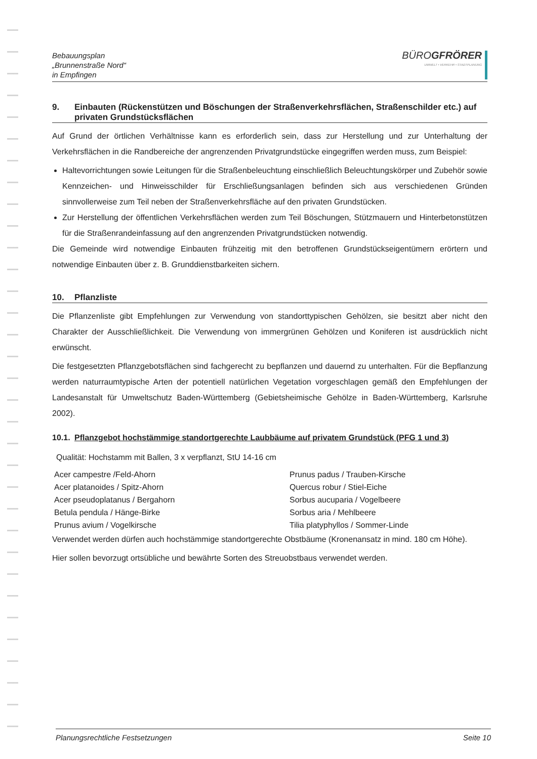Bebauungsplan
„Brunnenstraße Nord“
in Empfingen
BÜROGFRÖRER
UMWELT • VERKEHR • STADTPLANUNG
9. Einbauten (Rückenstützen und Böschungen der Straßenverkehrsflächen, Straßenschilder etc.) auf privaten Grundstücksflächen
Auf Grund der örtlichen Verhältnisse kann es erforderlich sein, dass zur Herstellung und zur Unterhaltung der Verkehrsflächen in die Randbereiche der angrenzenden Privatgrundstücke eingegriffen werden muss, zum Beispiel:
Haltevorrichtungen sowie Leitungen für die Straßenbeleuchtung einschließlich Beleuchtungskörper und Zubehör sowie Kennzeichen- und Hinweisschilder für Erschließungsanlagen befinden sich aus verschiedenen Gründen sinnvollerweise zum Teil neben der Straßenverkehrsfläche auf den privaten Grundstücken.
Zur Herstellung der öffentlichen Verkehrsflächen werden zum Teil Böschungen, Stützmauern und Hinterbetonstützen für die Straßenrandeinfassung auf den angrenzenden Privatgrundstücken notwendig.
Die Gemeinde wird notwendige Einbauten frühzeitig mit den betroffenen Grundstückseigentümern erörtern und notwendige Einbauten über z. B. Grunddienstbarkeiten sichern.
10. Pflanzliste
Die Pflanzenliste gibt Empfehlungen zur Verwendung von standorttypischen Gehölzen, sie besitzt aber nicht den Charakter der Ausschließlichkeit. Die Verwendung von immergrünen Gehölzen und Koniferen ist ausdrücklich nicht erwünscht.
Die festgesetzten Pflanzgebotsflächen sind fachgerecht zu bepflanzen und dauernd zu unterhalten. Für die Bepflanzung werden naturraumtypische Arten der potentiell natürlichen Vegetation vorgeschlagen gemäß den Empfehlungen der Landesanstalt für Umweltschutz Baden-Württemberg (Gebietsheimische Gehölze in Baden-Württemberg, Karlsruhe 2002).
10.1. Pflanzgebot hochstämmige standortgerechte Laubbäume auf privatem Grundstück (PFG 1 und 3)
Qualität: Hochstamm mit Ballen, 3 x verpflanzt, StU 14-16 cm
Acer campestre /Feld-Ahorn
Prunus padus / Trauben-Kirsche
Acer platanoides / Spitz-Ahorn
Quercus robur / Stiel-Eiche
Acer pseudoplatanus / Bergahorn
Sorbus aucuparia / Vogelbeere
Betula pendula / Hänge-Birke
Sorbus aria / Mehlbeere
Prunus avium / Vogelkirsche
Tilia platyphyllos / Sommer-Linde
Verwendet werden dürfen auch hochstämmige standortgerechte Obstbäume (Kronenansatz in mind. 180 cm Höhe).
Hier sollen bevorzugt ortsübliche und bewährte Sorten des Streuobstbaus verwendet werden.
Planungsrechtliche Festsetzungen Seite 10